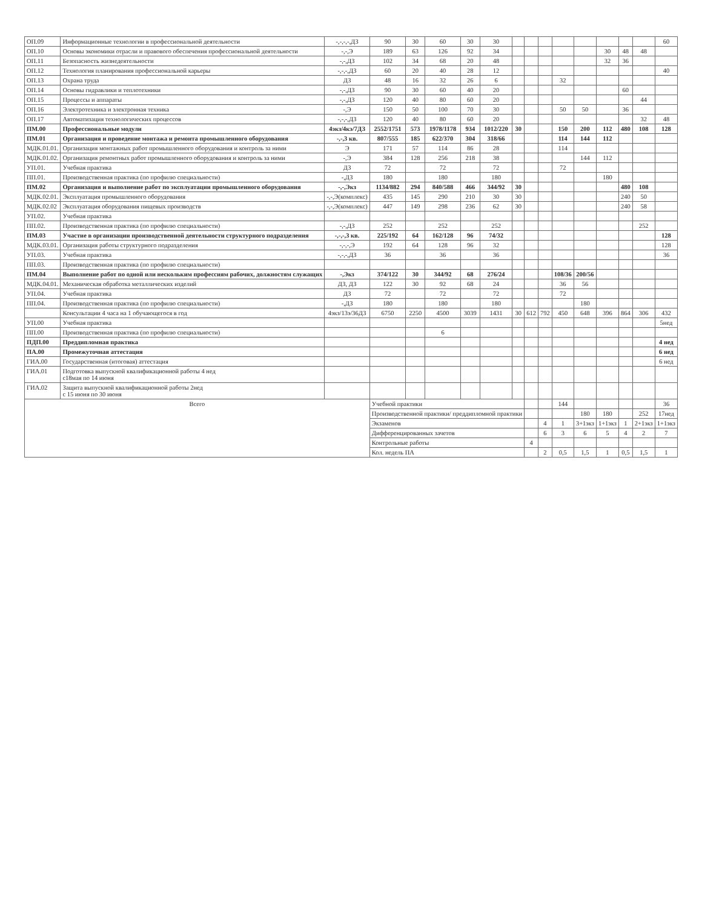| ОП.09 | Информационные технологии в профессиональной деятельности | -,-,-,-,ДЗ | 90 | 30 | 60 | 30 | 30 | | | | | | | | | 60 |
| ОП.10 | Основы экономики отрасли и правового обеспечения профессиональной деятельности | -,-,Э | 189 | 63 | 126 | 92 | 34 | | | | | | 30 | 48 | 48 | |
| ОП.11 | Безопасность жизнедеятельности | -,-,ДЗ | 102 | 34 | 68 | 20 | 48 | | | | | | 32 | 36 | | |
| ОП.12 | Технология планирования профессиональной карьеры | -,-,-,ДЗ | 60 | 20 | 40 | 28 | 12 | | | | | | | | | 40 |
| ОП.13 | Охрана труда | ДЗ | 48 | 16 | 32 | 26 | 6 | | | | 32 | | | | | |
| ОП.14 | Основы гидравлики и теплотехники | -,-,ДЗ | 90 | 30 | 60 | 40 | 20 | | | | | | | 60 | | |
| ОП.15 | Процессы и аппараты | -,-,ДЗ | 120 | 40 | 80 | 60 | 20 | | | | | | | | 44 | |
| ОП.16 | Электротехника и электронная техника | -,Э | 150 | 50 | 100 | 70 | 30 | | | | 50 | 50 | | 36 | | |
| ОП.17 | Автоматизация технологических процессов | -,-,-,ДЗ | 120 | 40 | 80 | 60 | 20 | | | | | | | | 32 | 48 |
| ПМ.00 | Профессиональные модули | 4экз/4кэ/7ДЗ | 2552/1751 | 573 | 1978/1178 | 934 | 1012/220 | 30 | | | 150 | 200 | 112 | 480 | 108 | 128 |
| ПМ.01 | Организация и проведение монтажа и ремонта промышленного оборудования | -,-,3 кв. | 807/555 | 185 | 622/370 | 304 | 318/66 | | | | 114 | 144 | 112 | | | |
| МДК.01.01. | Организация монтажных работ промышленного оборудования и контроль за ними | Э | 171 | 57 | 114 | 86 | 28 | | | | 114 | | | | | |
| МДК.01.02. | Организация ремонтных работ промышленного оборудования и контроль за ними | -,Э | 384 | 128 | 256 | 218 | 38 | | | | | 144 | 112 | | | |
| УП.01. | Учебная практика | ДЗ | 72 | | 72 | | 72 | | | | 72 | | | | | |
| ПП.01. | Производственная практика (по профилю специальности) | -,ДЗ | 180 | | 180 | | 180 | | | | | | 180 | | | |
| ПМ.02 | Организация и выполнение работ по эксплуатации промышленного оборудования | -,-,Экз | 1134/882 | 294 | 840/588 | 466 | 344/92 | 30 | | | | | | 480 | 108 | |
| МДК.02.01. | Эксплуатация промышленного оборудования | -,-,Э(комплекс) | 435 | 145 | 290 | 210 | 30 | 30 | | | | | | 240 | 50 | |
| МДК.02.02 | Эксплуатация оборудования пищевых производств | -,-,Э(комплекс) | 447 | 149 | 298 | 236 | 62 | 30 | | | | | | 240 | 58 | |
| УП.02. | Учебная практика | | | | | | | | | | | | | | | |
| ПП.02. | Производственная практика (по профилю специальности) | -,-,ДЗ | 252 | | 252 | | 252 | | | | | | | | 252 | |
| ПМ.03 | Участие в организации производственной деятельности структурного подразделения | -,-,-,3 кв. | 225/192 | 64 | 162/128 | 96 | 74/32 | | | | | | | | | 128 |
| МДК.03.01. | Организация работы структурного подразделения | -,-,-,Э | 192 | 64 | 128 | 96 | 32 | | | | | | | | | 128 |
| УП.03. | Учебная практика | -,-,-,ДЗ | 36 | | 36 | | 36 | | | | | | | | | 36 |
| ПП.03. | Производственная практика (по профилю специальности) | | | | | | | | | | | | | | | |
| ПМ.04 | Выполнение работ по одной или нескольким профессиям рабочих, должностям служащих | -,Экз | 374/122 | 30 | 344/92 | 68 | 276/24 | | | | 108/36 | 200/56 | | | | |
| МДК.04.01. | Механическая обработка металлических изделий | ДЗ, ДЗ | 122 | 30 | 92 | 68 | 24 | | | | 36 | 56 | | | | |
| УП.04. | Учебная практика | ДЗ | 72 | | 72 | | 72 | | | | 72 | | | | | |
| ПП.04. | Производственная практика (по профилю специальности) | -,ДЗ | 180 | | 180 | | 180 | | | | | 180 | | | | |
| | Консультации 4 часа на 1 обучающегося в год | 4экз/13э/36ДЗ | 6750 | 2250 | 4500 | 3039 | 1431 | 30 | 612 | 792 | 450 | 648 | 396 | 864 | 306 | 432 |
| УП.00 | Учебная практика | | | | | | | | | | | | | | | 5нед |
| ПП.00 | Производственная практика (по профилю специальности) | | | | 6 | | | | | | | | | | | |
| ПДП.00 | Преддипломная практика | | | | | | | | | | | | | | | 4 нед |
| ПА.00 | Промежуточная аттестация | | | | | | | | | | | | | | | 6 нед |
| ГИА.00 | Государственная (итоговая) аттестация | | | | | | | | | | | | | | | 6 нед |
| ГИА.01 | Подготовка выпускной квалификационной работы 4 нед с18мая по 14 июня | | | | | | | | | | | | | | | |
| ГИА.02 | Защита выпускной квалификационной работы 2нед с 15 июня по 30 июня | | | | | | | | | | | | | | | |
| Всего | | | Учебной практики | | | | | | | | 144 | | | | | 36 |
| | | | Производственной практики/ преддипломной практики | | | | | | | | | 180 | 180 | | 252 | 17нед |
| | | | Экзаменов | | | | | | | 4 | 1 | 3+1экз | 1+1экз | 1 | 2+1экз | 1+1экз |
| | | | Дифференцированных зачетов | | | | | | | 6 | 3 | 6 | 5 | 4 | 2 | 7 |
| | | | Контрольные работы | | | | | | 4 | | | | | | | |
| | | | Кол. недель ПА | | | | | | | 2 | 0,5 | 1,5 | 1 | 0,5 | 1,5 | 1 |